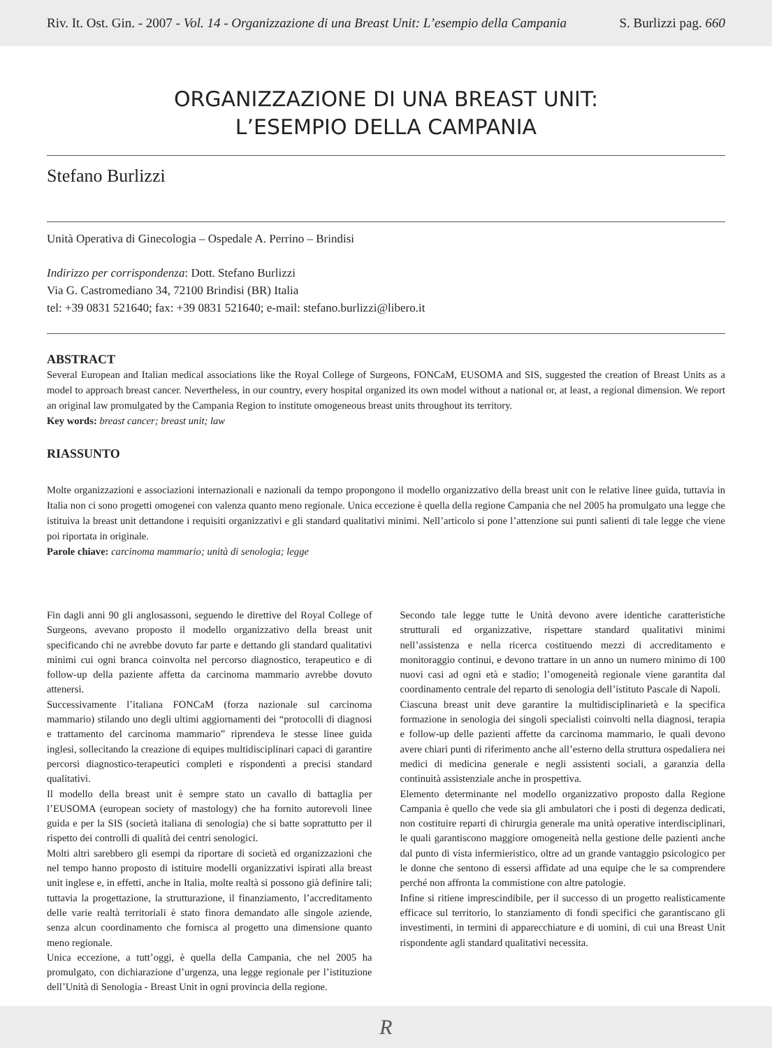Riv. It. Ost. Gin. - 2007 - Vol. 14 - Organizzazione di una Breast Unit: L’esempio della Campania S. Burlizzi pag. 660
ORGANIZZAZIONE DI UNA BREAST UNIT:
L’ESEMPIO DELLA CAMPANIA
Stefano Burlizzi
Unità Operativa di Ginecologia – Ospedale A. Perrino – Brindisi
Indirizzo per corrispondenza: Dott. Stefano Burlizzi
Via G. Castromediano 34, 72100 Brindisi (BR) Italia
tel: +39 0831 521640; fax: +39 0831 521640; e-mail: stefano.burlizzi@libero.it
ABSTRACT
Several European and Italian medical associations like the Royal College of Surgeons, FONCaM, EUSOMA and SIS, suggested the creation of Breast Units as a model to approach breast cancer. Nevertheless, in our country, every hospital organized its own model without a national or, at least, a regional dimension. We report an original law promulgated by the Campania Region to institute omogeneous breast units throughout its territory.
Key words: breast cancer; breast unit; law
RIASSUNTO
Molte organizzazioni e associazioni internazionali e nazionali da tempo propongono il modello organizzativo della breast unit con le relative linee guida, tuttavia in Italia non ci sono progetti omogenei con valenza quanto meno regionale. Unica eccezione è quella della regione Campania che nel 2005 ha promulgato una legge che istituiva la breast unit dettandone i requisiti organizzativi e gli standard qualitativi minimi. Nell’articolo si pone l’attenzione sui punti salienti di tale legge che viene poi riportata in originale.
Parole chiave: carcinoma mammario; unità di senologia; legge
Fin dagli anni 90 gli anglosassoni, seguendo le direttive del Royal College of Surgeons, avevano proposto il modello organizzativo della breast unit specificando chi ne avrebbe dovuto far parte e dettando gli standard qualitativi minimi cui ogni branca coinvolta nel percorso diagnostico, terapeutico e di follow-up della paziente affetta da carcinoma mammario avrebbe dovuto attenersi.
Successivamente l’italiana FONCaM (forza nazionale sul carcinoma mammario) stilando uno degli ultimi aggiornamenti dei “protocolli di diagnosi e trattamento del carcinoma mammario” riprendeva le stesse linee guida inglesi, sollecitando la creazione di equipes multidisciplinari capaci di garantire percorsi diagnostico-terapeutici completi e rispondenti a precisi standard qualitativi.
Il modello della breast unit è sempre stato un cavallo di battaglia per l’EUSOMA (european society of mastology) che ha fornito autorevoli linee guida e per la SIS (società italiana di senologia) che si batte soprattutto per il rispetto dei controlli di qualità dei centri senologici.
Molti altri sarebbero gli esempi da riportare di società ed organizzazioni che nel tempo hanno proposto di istituire modelli organizzativi ispirati alla breast unit inglese e, in effetti, anche in Italia, molte realtà si possono già definire tali; tuttavia la progettazione, la strutturazione, il finanziamento, l’accreditamento delle varie realtà territoriali è stato finora demandato alle singole aziende, senza alcun coordinamento che fornisca al progetto una dimensione quanto meno regionale.
Unica eccezione, a tutt’oggi, è quella della Campania, che nel 2005 ha promulgato, con dichiarazione d’urgenza, una legge regionale per l’istituzione dell’Unità di Senologia - Breast Unit in ogni provincia della regione.
Secondo tale legge tutte le Unità devono avere identiche caratteristiche strutturali ed organizzative, rispettare standard qualitativi minimi nell’assistenza e nella ricerca costituendo mezzi di accreditamento e monitoraggio continui, e devono trattare in un anno un numero minimo di 100 nuovi casi ad ogni età e stadio; l’omogeneità regionale viene garantita dal coordinamento centrale del reparto di senologia dell’istituto Pascale di Napoli.
Ciascuna breast unit deve garantire la multidisciplinarietà e la specifica formazione in senologia dei singoli specialisti coinvolti nella diagnosi, terapia e follow-up delle pazienti affette da carcinoma mammario, le quali devono avere chiari punti di riferimento anche all’esterno della struttura ospedaliera nei medici di medicina generale e negli assistenti sociali, a garanzia della continuità assistenziale anche in prospettiva.
Elemento determinante nel modello organizzativo proposto dalla Regione Campania è quello che vede sia gli ambulatori che i posti di degenza dedicati, non costituire reparti di chirurgia generale ma unità operative interdisciplinari, le quali garantiscono maggiore omogeneità nella gestione delle pazienti anche dal punto di vista infermieristico, oltre ad un grande vantaggio psicologico per le donne che sentono di essersi affidate ad una equipe che le sa comprendere perché non affronta la commistione con altre patologie.
Infine si ritiene imprescindibile, per il successo di un progetto realisticamente efficace sul territorio, lo stanziamento di fondi specifici che garantiscano gli investimenti, in termini di apparecchiature e di uomini, di cui una Breast Unit rispondente agli standard qualitativi necessita.
R